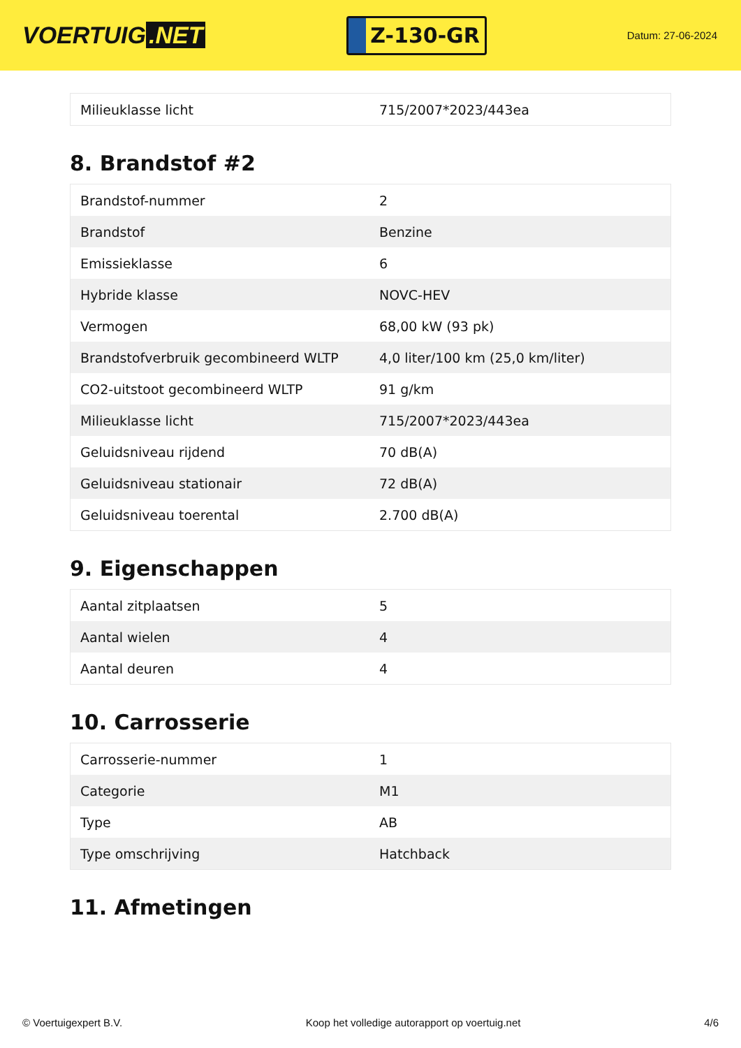VOERTUIG.NET
Z-130-GR
Datum: 27-06-2024
| Milieuklasse licht | 715/2007*2023/443ea |
8. Brandstof #2
| Brandstof-nummer | 2 |
| Brandstof | Benzine |
| Emissieklasse | 6 |
| Hybride klasse | NOVC-HEV |
| Vermogen | 68,00 kW (93 pk) |
| Brandstofverbruik gecombineerd WLTP | 4,0 liter/100 km (25,0 km/liter) |
| CO2-uitstoot gecombineerd WLTP | 91 g/km |
| Milieuklasse licht | 715/2007*2023/443ea |
| Geluidsniveau rijdend | 70 dB(A) |
| Geluidsniveau stationair | 72 dB(A) |
| Geluidsniveau toerental | 2.700 dB(A) |
9. Eigenschappen
| Aantal zitplaatsen | 5 |
| Aantal wielen | 4 |
| Aantal deuren | 4 |
10. Carrosserie
| Carrosserie-nummer | 1 |
| Categorie | M1 |
| Type | AB |
| Type omschrijving | Hatchback |
11. Afmetingen
© Voertuigexpert B.V. Koop het volledige autorapport op voertuig.net 4/6